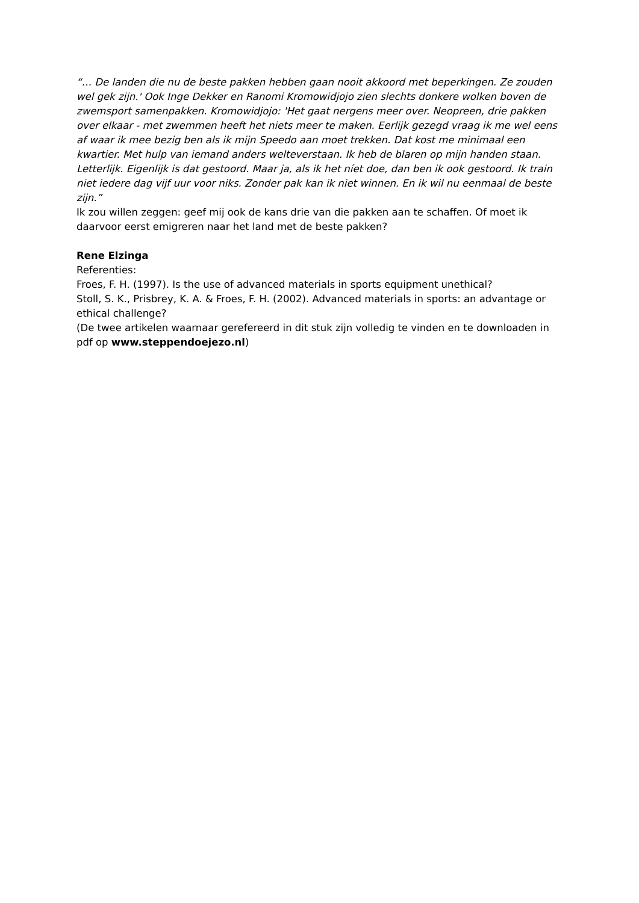“… De landen die nu de beste pakken hebben gaan nooit akkoord met beperkingen. Ze zouden wel gek zijn.' Ook Inge Dekker en Ranomi Kromowidjojo zien slechts donkere wolken boven de zwemsport samenpakken. Kromowidjojo: 'Het gaat nergens meer over. Neopreen, drie pakken over elkaar - met zwemmen heeft het niets meer te maken. Eerlijk gezegd vraag ik me wel eens af waar ik mee bezig ben als ik mijn Speedo aan moet trekken. Dat kost me minimaal een kwartier. Met hulp van iemand anders welteverstaan. Ik heb de blaren op mijn handen staan. Letterlijk. Eigenlijk is dat gestoord. Maar ja, als ik het níet doe, dan ben ik ook gestoord. Ik train niet iedere dag vijf uur voor niks. Zonder pak kan ik niet winnen. En ik wil nu eenmaal de beste zijn.”
Ik zou willen zeggen: geef mij ook de kans drie van die pakken aan te schaffen. Of moet ik daarvoor eerst emigreren naar het land met de beste pakken?
Rene Elzinga
Referenties:
Froes, F. H. (1997). Is the use of advanced materials in sports equipment unethical?
Stoll, S. K., Prisbrey, K. A. & Froes, F. H. (2002). Advanced materials in sports: an advantage or ethical challenge?
(De twee artikelen waarnaar gerefereerd in dit stuk zijn volledig te vinden en te downloaden in pdf op www.steppendoejezo.nl)